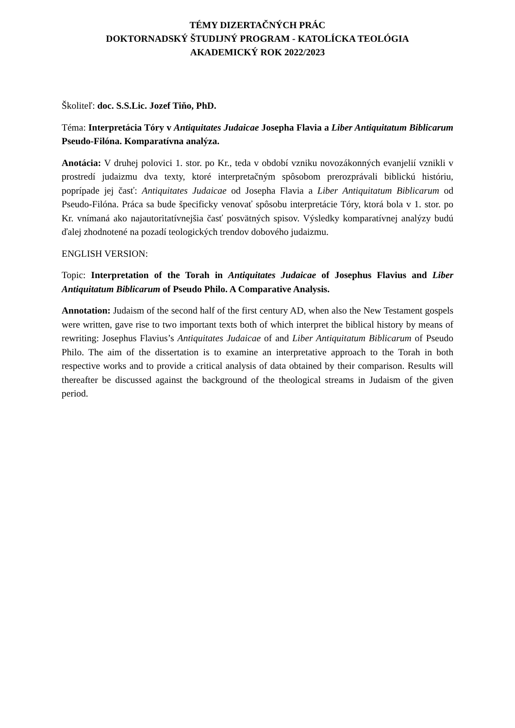TÉMY DIZERTAČNÝCH PRÁC
DOKTORNADSKÝ ŠTUDIJNÝ PROGRAM - KATOLÍCKA TEOLÓGIA
AKADEMICKÝ ROK 2022/2023
Školiteľ: doc. S.S.Lic. Jozef Tiňo, PhD.
Téma: Interpretácia Tóry v Antiquitates Judaicae Josepha Flavia a Liber Antiquitatum Biblicarum Pseudo-Filóna. Komparatívna analýza.
Anotácia: V druhej polovici 1. stor. po Kr., teda v období vzniku novozákonných evanjelií vznikli v prostredí judaizmu dva texty, ktoré interpretačným spôsobom prerozprávali biblickú históriu, poprípade jej časť: Antiquitates Judaicae od Josepha Flavia a Liber Antiquitatum Biblicarum od Pseudo-Filóna. Práca sa bude špecificky venovať spôsobu interpretácie Tóry, ktorá bola v 1. stor. po Kr. vnímaná ako najautoritatívnejšia časť posvätných spisov. Výsledky komparatívnej analýzy budú ďalej zhodnotené na pozadí teologických trendov dobového judaizmu.
ENGLISH VERSION:
Topic: Interpretation of the Torah in Antiquitates Judaicae of Josephus Flavius and Liber Antiquitatum Biblicarum of Pseudo Philo. A Comparative Analysis.
Annotation: Judaism of the second half of the first century AD, when also the New Testament gospels were written, gave rise to two important texts both of which interpret the biblical history by means of rewriting: Josephus Flavius’s Antiquitates Judaicae of and Liber Antiquitatum Biblicarum of Pseudo Philo. The aim of the dissertation is to examine an interpretative approach to the Torah in both respective works and to provide a critical analysis of data obtained by their comparison. Results will thereafter be discussed against the background of the theological streams in Judaism of the given period.